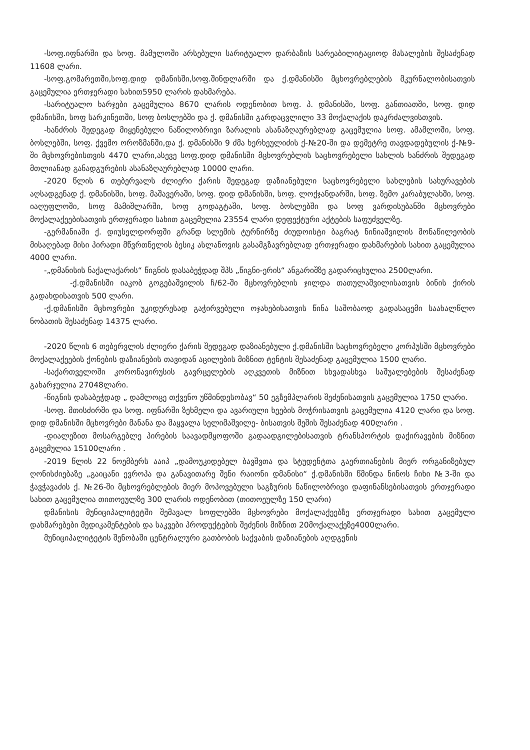-სოფ.იფნარში და სოფ. მამულოში არსებული სარიტუალო დარბაზის სარეაბილიტაციოდ მასალების შესაძენად 11608 ლარი.
-სოფ.გომარეთში,სოფ.დიდ დმანისში,სოფ.შინდლარში და ქ.დმანისში მცხოვრებლების მკურნალობისათვის გაცემულია ერთჯერადი სახით5950 ლარის დახმარება.
-სარიტუალო ხარჯები გაცემულია 8670 ლარის ოდენობით სოფ. პ. დმანისში, სოფ. განთიათში, სოფ. დიდ დმანისში, სოფ სარკინეთში, სოფ ბოსლებში და ქ. დმანისში გარდაცვლილი 33 მოქალაქის დაკრძალვისთვის.
-ხანძრის შედეგად მიყენებული ნაწილობრივი ზარალის ასანაზღაურებლად გაცემულია სოფ. ამამლოში, სოფ. ბოსლებში, სოფ. ქვემო ოროზმანში,და ქ. დმანისში 9 ძმა ხერხეულიძის ქ-№20-ში და დემეტრე თავდადებულის ქ-№9-ში მცხოვრებისთვის 4470 ლარი,ასევე სოფ.დიდ დმანისში მცხოვრებლის საცხოვრებელი სახლის ხანძრის შედეგად მთლიანად განადგურების ასანაზღაურებლად 10000 ლარი.
-2020 წლის 6 თებერვალს ძლიერი ქარის შედეგად დაზიანებული საცხოვრებელი სახლების სახურავების აღსადგენად ქ. დმანისში, სოფ. მაშავერაში, სოფ. დიდ დმანისში, სოფ. ლოქჯანდარში, სოფ. ზემო კარაბულახში, სოფ. იაღუფლოში, სოფ მამიშლარში, სოფ გოდაგტაში, სოფ. ბოსლებში და სოფ ვარდისუბანში მცხოვრები მოქალაქეებისათვის ერთჯერადი სახით გაცემულია 23554 ლარი დეფექტური აქტების საფუძველზე.
-გერმანიაში ქ. დიუსელდორფში გრანდ სლემის ტურნირზე ძიუდოისტი ბაგრატ ნინიაშვილის მონაწილეობის მისაღებად მისი პირადი მწვრთნელის ბესიკ ასლანოვის გასამგზავრებლად ერთჯერადი დახმარების სახით გაცემულია 4000 ლარი.
-„დმანისის ნაქალაქარის“ წიგნის დასაბეჭდად შპს „წიგნი-ერის“ ანგარიშზე გადარიცხულია 2500ლარი.
-ქ.დმანისში იაკობ გოგებაშვილის ჩ/62-ში მცხოვრებლის ჯილდა თათულაშვილისათვის ბინის ქირის გადახდისათვის 500 ლარი.
-ქ.დმანისში მცხოვრები უკიდურესად გაჭირვებული ოჯახებისათვის წინა საშობაოდ გადასაცემი საახალწლო ნობათის შესაძენად 14375 ლარი.
-2020 წლის 6 თებერვლის ძლიერი ქარის შედეგად დაზიანებული ქ.დმანისში საცხოვრებელი კორპუსში მცხოვრები მოქალაქეების ქონების დაზიანების თავიდან აცილების მიზნით ტენტის შესაძენად გაცემულია 1500 ლარი.
-საქართველოში კორონავირუსის გავრცელების აღკვეთის მიზნით სხვადასხვა საშუალებების შესაძენად გახარჯულია 27048ლარი.
-წიგნის დასაბეჭდად „ დამლოცე თქვენო უწმინდესობავ“ 50 ეგზემპლარის შეძენისათვის გაცემულია 1750 ლარი.
-სოფ. მთისძირში და სოფ. იფნარში ზეხმელი და ავარიული ხეების მოჭრისათვის გაცემულია 4120 ლარი და სოფ. დიდ დმანისში მცხოვრები მანანა და მაყვალა სელიმაშვილე- ბისათვის შეშის შესაძენად 400ლარი .
-დიალეზით მოსარგებლე პირების საავადმყოფოში გადაადგილებისათვის ტრანსპორტის დაქირავების მიზნით გაცემულია 15100ლარი .
-2019 წლის 22 ნოემბერს ააიპ „დამოუკიდებელ ბავშვთა და სტუდენტთა გაერთიანების მიერ ორგანიზებულ ღონისძიებაზე „გაიცანი ევროპა და განავითარე შენი რაიონი დმანისი“ ქ.დმანისში წმინდა ნინოს ჩიხი №3-ში და ჭავჭავაძის ქ. №26-ში მცხოვრებლების მიერ მოპოვებული საგზურის ნაწილობრივი დაფინანსებისათვის ერთჯერადი სახით გაცემულია თითოეულზე 300 ლარის ოდენობით (თითოეულზე 150 ლარი)
დმანისის მუნიციპალიტეტში შემავალ სოფლებში მცხოვრები მოქალაქეებზე ერთჯერადი სახით გაცემული დახმარებები მედიკამენტების და საკვები პროდუქტების შეძენის მიზნით 20მოქალაქეზე4000ლარი.
მუნიციპალიტეტის შენობაში ცენტრალური გათბობის საქვაბის დაზიანების აღდგენის